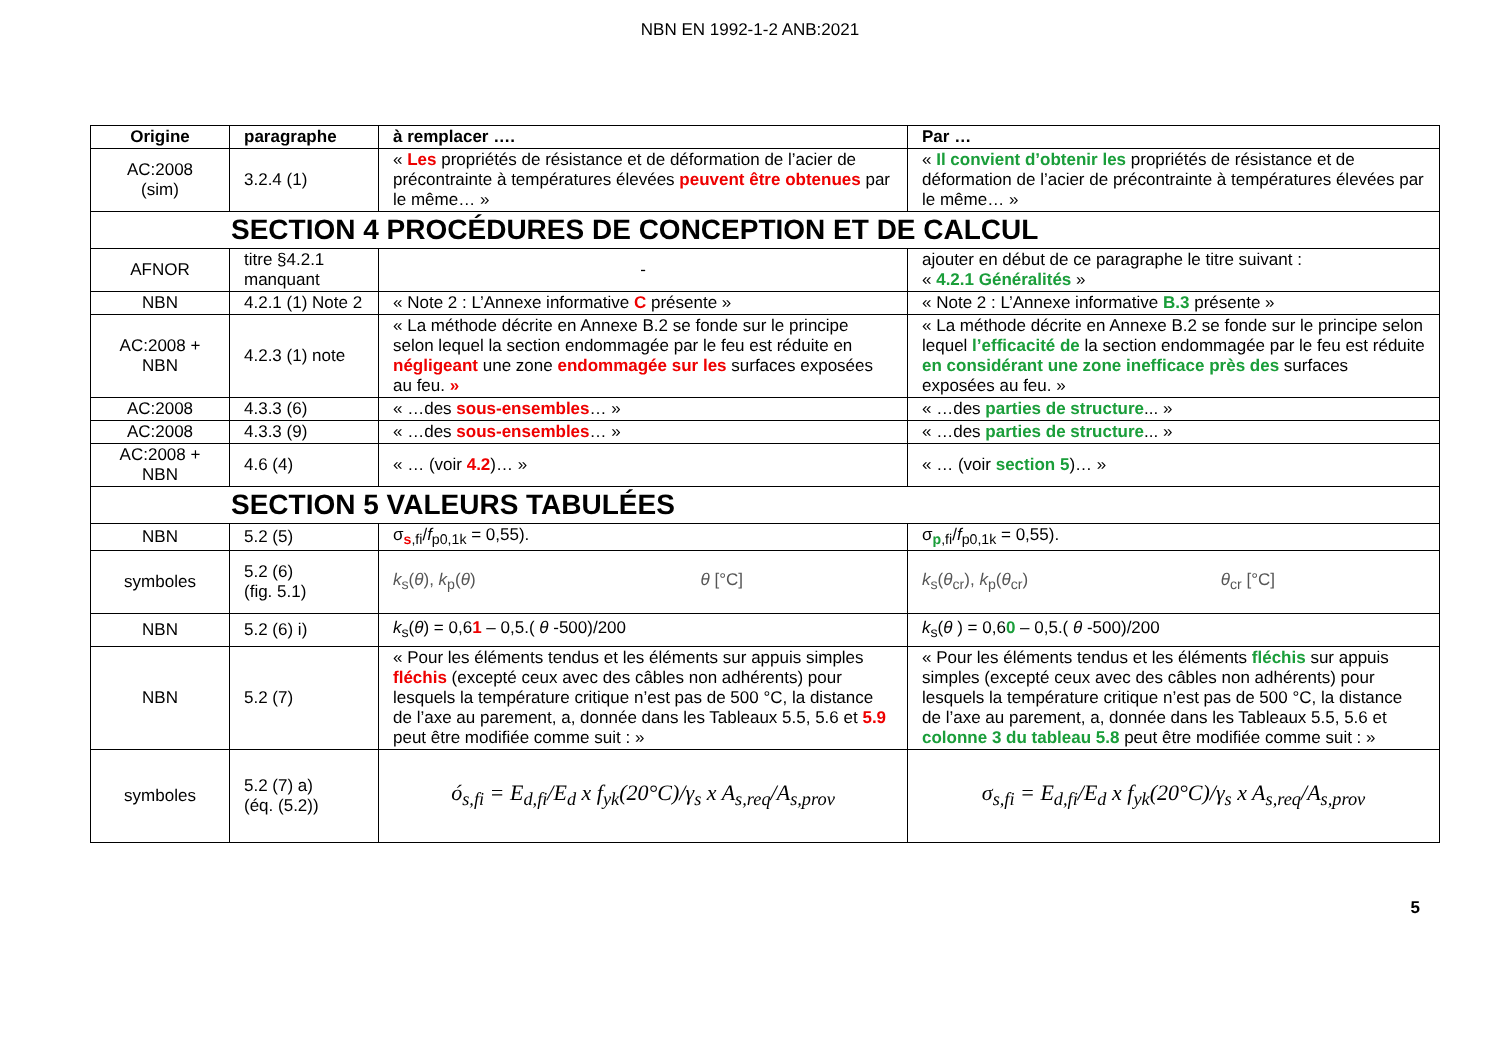NBN EN 1992-1-2 ANB:2021
| Origine | paragraphe | à remplacer …. | Par … |
| --- | --- | --- | --- |
| AC:2008 (sim) | 3.2.4 (1) | « Les propriétés de résistance et de déformation de l’acier de précontrainte à températures élevées peuvent être obtenues par le même… » | « Il convient d’obtenir les propriétés de résistance et de déformation de l’acier de précontrainte à températures élevées par le même… » |
| SECTION 4 PROCÉDURES DE CONCEPTION ET DE CALCUL | | | |
| AFNOR | titre §4.2.1 manquant | - | ajouter en début de ce paragraphe le titre suivant : « 4.2.1 Généralités » |
| NBN | 4.2.1 (1) Note 2 | « Note 2 : L’Annexe informative C présente » | « Note 2 : L’Annexe informative B.3 présente » |
| AC:2008 + NBN | 4.2.3 (1) note | « La méthode décrite en Annexe B.2 se fonde sur le principe selon lequel la section endommagée par le feu est réduite en négligeant une zone endommagée sur les surfaces exposées au feu. » | « La méthode décrite en Annexe B.2 se fonde sur le principe selon lequel l’efficacité de la section endommagée par le feu est réduite en considérant une zone inefficace près des surfaces exposées au feu. » |
| AC:2008 | 4.3.3 (6) | « …des sous-ensembles … » | « …des parties de structure ... » |
| AC:2008 | 4.3.3 (9) | « …des sous-ensembles … » | « …des parties de structure ... » |
| AC:2008 + NBN | 4.6 (4) | « … (voir 4.2 )… » | « … (voir section 5 )… » |
| SECTION 5 VALEURS TABULÉES | | | |
| NBN | 5.2 (5) | σ<sub>s,fi</sub>/ f<sub>p0,1k</sub> = 0,55). | σ<sub>p,fi</sub>/ f<sub>p0,1k</sub> = 0,55). |
| symboles | 5.2 (6) (fig. 5.1) | k<sub>s</sub>( θ ), k<sub>p</sub>( θ ) θ [°C] | k<sub>s</sub>( θ<sub>cr</sub>), k<sub>p</sub>( θ<sub>cr</sub>) θ<sub>cr</sub> [°C] |
| NBN | 5.2 (6) i) | k<sub>s</sub>( θ ) = 0,6 1 – 0,5.( θ -500)/200 | k<sub>s</sub>( θ ) = 0,6 0 – 0,5.( θ -500)/200 |
| NBN | 5.2 (7) | « Pour les éléments tendus et les éléments sur appuis simples fléchis (excepté ceux avec des câbles non adhérents) pour lesquels la température critique n’est pas de 500 °C, la distance de l’axe au parement, a, donnée dans les Tableaux 5.5, 5.6 et 5.9 peut être modifiée comme suit : » | « Pour les éléments tendus et les éléments fléchis sur appuis simples (excepté ceux avec des câbles non adhérents) pour lesquels la température critique n’est pas de 500 °C, la distance de l’axe au parement, a, donnée dans les Tableaux 5.5, 5.6 et colonne 3 du tableau 5.8 peut être modifiée comme suit : » |
| symboles | 5.2 (7) a) (éq. (5.2)) | ó<sub>s,fi</sub> = E<sub>d,fi</sub>/E<sub>d</sub> x f<sub>yk</sub>(20°C)/γ<sub>s</sub> x A<sub>s,req</sub>/A<sub>s,prov</sub> | σ<sub>s,fi</sub> = E<sub>d,fi</sub>/E<sub>d</sub> x f<sub>yk</sub>(20°C)/γ<sub>s</sub> x A<sub>s,req</sub>/A<sub>s,prov</sub> |
5